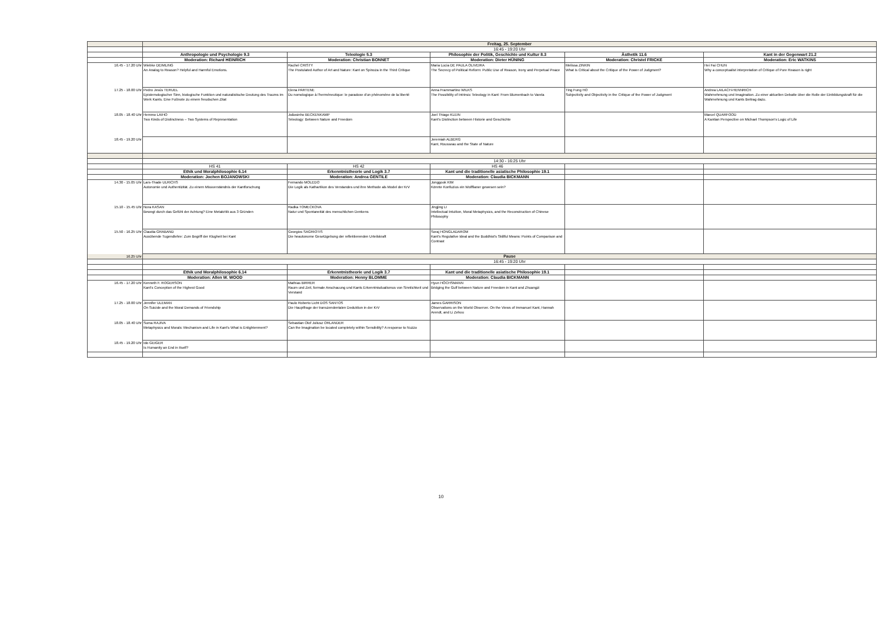| | Freitag, 25. September | | | | |
| | 16:45 - 19:20 Uhr | | | | |
| | Anthropologie und Psychologie 9.3 | Teleologie 5.3 | Philosophie der Politik, Geschichte und Kultur 8.3 | Ästhetik 11.6 | Kant in der Gegenwart 21.2 |
| | Moderation: Richard HEINRICH | Moderation: Christian BONNET | Moderation: Dieter HÜNING | Moderation: Christel FRICKE | Moderation: Eric WATKINS |
| 16.45 - 17.20 Uhr | Wiebke DEIMLING An Analog to Reason? Helpful and Harmful Emotions. | Rachel CRISTY The Postulated Author of Art and Nature: Kant on Spinoza in the Third Critique | Maria Lucia DE PAULA OLIVEIRA The Secrecy of Political Reform: Public Use of Reason, Irony and Perpetual Peace | Melissa ZINKIN What is Critical about the Critique of the Power of Judgment? | Hei Fai CHUN Why a conceptualist interpretation of Critique of Pure Reason is right |
| 17.25 - 18.00 Uhr | Pedro Jesús TERUEL Epistemologischer Sinn, biologische Funktion und naturalistische Deutung des Traums im Werk Kants. Eine Fußnote zu einem freudschen Zitat | Elena PARTENE Du nomologique à l'herméneutique: le paradoxe d'un phénomène de la liberté | Anna Frammartino WILKS The Possibility of Intrinsic Teleology in Kant: From Blumenbach to Varela | Ting Fung HO Subjectivity and Objectivity in the Critique of the Power of Judgment | Andrea LAILACH-HENNRICH Wahrnehmung und Imagination. Zu einer aktuellen Debatte über die Rolle der Einbildungskraft für die Wahrnehmung und Kants Beitrag dazu. |
| 18.05 - 18.40 Uhr | Hemmo LAIHO Two Kinds of Distinctness – Two Systems of Representation | Joãosinho BECKENKAMP Teleology: Between Nature and Freedom | Joel Thiago KLEIN Kant's Distinction between Historie and Geschichte | | Marcel QUARFOOD A Kantian Perspective on Michael Thompson's Logic of Life |
| 18.45 - 19.20 Uhr | | | Jeremiah ALBERG Kant, Rousseau and the State of Nature | | |
| | 14:30 - 16:25 Uhr | | | | |
| | HS 41 | HS 42 | HS 46 | | |
| | Ethik und Moralphilosophie 6.14 | Erkenntnistheorie und Logik 3.7 | Kant und die traditionelle asiatische Philosophie 19.1 | | |
| | Moderation: Jochen BOJANOWSKI | Moderation: Andrea GENTILE | Moderation: Claudia BICKMANN | | |
| 14.30 - 15.05 Uhr | Lars-Thade ULRICHS Autonomie und Authentizität. Zu einem Missverständnis der Kantforschung | Fernando MOLEDO Die Logik als Kathartikon des Verstandes und ihre Methode als Model der KrV | Jonggook KIM Könnte Konfuzius ein Wolffianer gewesen sein? | | |
| 15.10 - 15.45 Uhr | Nora KASAN Bewegt durch das Gefühl der Achtung? Eine Metakritik aus 3 Gründen | Radka TOMECKOVA Natur und Spontaneität des menschlichen Denkens | Jingjing LI Intellectual Intuition, Moral Metaphysics, and the Reconstruction of Chinese Philosophy | | |
| 15.50 - 16.25 Uhr | Claudia GRABAND Ausübende Tugendlehre: Zum Begriff der Klugheit bei Kant | Georgios SAGRIOTIS Die heautonome Gesetzgebung der reflektierenden Urteilskraft | Soraj HONGLADAROM Kant's Regulative Ideal and the Buddhist's Skillful Means: Points of Comparison and Contrast | | |
| 16.25 Uhr | Pause | | | | |
| | 16:45 - 19:20 Uhr | | | | |
| | Ethik und Moralphilosophie 6.14 | Erkenntnistheorie und Logik 3.7 | Kant und die traditionelle asiatische Philosophie 19.1 | | |
| | Moderation: Allen W. WOOD | Moderation: Henny BLOMME | Moderation: Claudia BICKMANN | | |
| 16.45 - 17.20 Uhr | Kenneth F. ROGERSON Kant's Conception of the Highest Good | Mathias BIRRER Raum und Zeit, formale Anschauung und Kants Erkenntnisdualismus von Sinnlichkeit und Verstand | Hyun HÖCHSMANN Bridging the Gulf between Nature and Freedom in Kant and Zhuangzi | | |
| 17.25 - 18.00 Uhr | Jennifer ULEMAN On Suicide and the Moral Demands of Friendship | Paulo Roberto Licht DOS SANTOS Die Hauptfrage der transzendentalen Deduktion in der KrV | James GARRISON Observations on the World Observer. On the Views of Immanuel Kant, Hannah Arendt, and Li Zehou | | |
| 18.05 - 18.40 Uhr | Suma RAJIVA Metaphysics and Morals: Mechanism and Life in Kant's What is Enlightenment? | Sebastian Olof Juliusz ORLANDER Can the Imagination be located completely within Sensibility? A response to Nuzzo | | | |
| 18.45 - 19.20 Uhr | Ido GEIGER Is Humanity an End in Itself? | | | | |
10